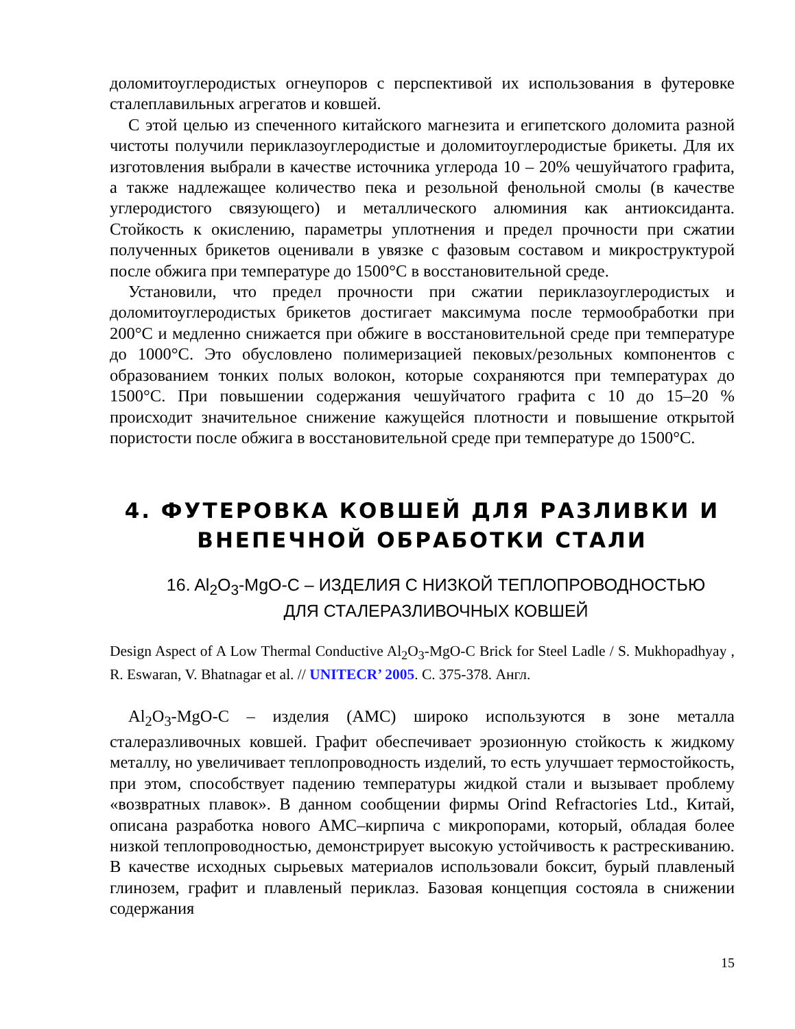доломитоуглеродистых огнеупоров с перспективой их использования в футеровке сталеплавильных агрегатов и ковшей.
С этой целью из спеченного китайского магнезита и египетского доломита разной чистоты получили периклазоуглеродистые и доломитоуглеродистые брикеты. Для их изготовления выбрали в качестве источника углерода 10 – 20% чешуйчатого графита, а также надлежащее количество пека и резольной фенольной смолы (в качестве углеродистого связующего) и металлического алюминия как антиоксиданта. Стойкость к окислению, параметры уплотнения и предел прочности при сжатии полученных брикетов оценивали в увязке с фазовым составом и микроструктурой после обжига при температуре до 1500°С в восстановительной среде.
Установили, что предел прочности при сжатии периклазоуглеродистых и доломитоуглеродистых брикетов достигает максимума после термообработки при 200°С и медленно снижается при обжиге в восстановительной среде при температуре до 1000°С. Это обусловлено полимеризацией пековых/резольных компонентов с образованием тонких полых волокон, которые сохраняются при температурах до 1500°С. При повышении содержания чешуйчатого графита с 10 до 15–20 % происходит значительное снижение кажущейся плотности и повышение открытой пористости после обжига в восстановительной среде при температуре до 1500°С.
4. ФУТЕРОВКА КОВШЕЙ ДЛЯ РАЗЛИВКИ И ВНЕПЕЧНОЙ ОБРАБОТКИ СТАЛИ
16. Al<sub>2</sub>O<sub>3</sub>-MgO-C – ИЗДЕЛИЯ С НИЗКОЙ ТЕПЛОПРОВОДНОСТЬЮ
ДЛЯ СТАЛЕРАЗЛИВОЧНЫХ КОВШЕЙ
Design Aspect of A Low Thermal Conductive Al<sub>2</sub>O<sub>3</sub>-MgO-C Brick for Steel Ladle / S. Mukhopadhyay , R. Eswaran, V. Bhatnagar et al. // UNITECR’ 2005. С. 375-378. Англ.
Al<sub>2</sub>O<sub>3</sub>-MgO-C – изделия (АМС) широко используются в зоне металла сталеразливочных ковшей. Графит обеспечивает эрозионную стойкость к жидкому металлу, но увеличивает теплопроводность изделий, то есть улучшает термостойкость, при этом, способствует падению температуры жидкой стали и вызывает проблему «возвратных плавок». В данном сообщении фирмы Orind Refractories Ltd., Китай, описана разработка нового АМС–кирпича с микропорами, который, обладая более низкой теплопроводностью, демонстрирует высокую устойчивость к растрескиванию. В качестве исходных сырьевых материалов использовали боксит, бурый плавленый глинозем, графит и плавленый периклаз. Базовая концепция состояла в снижении содержания
15